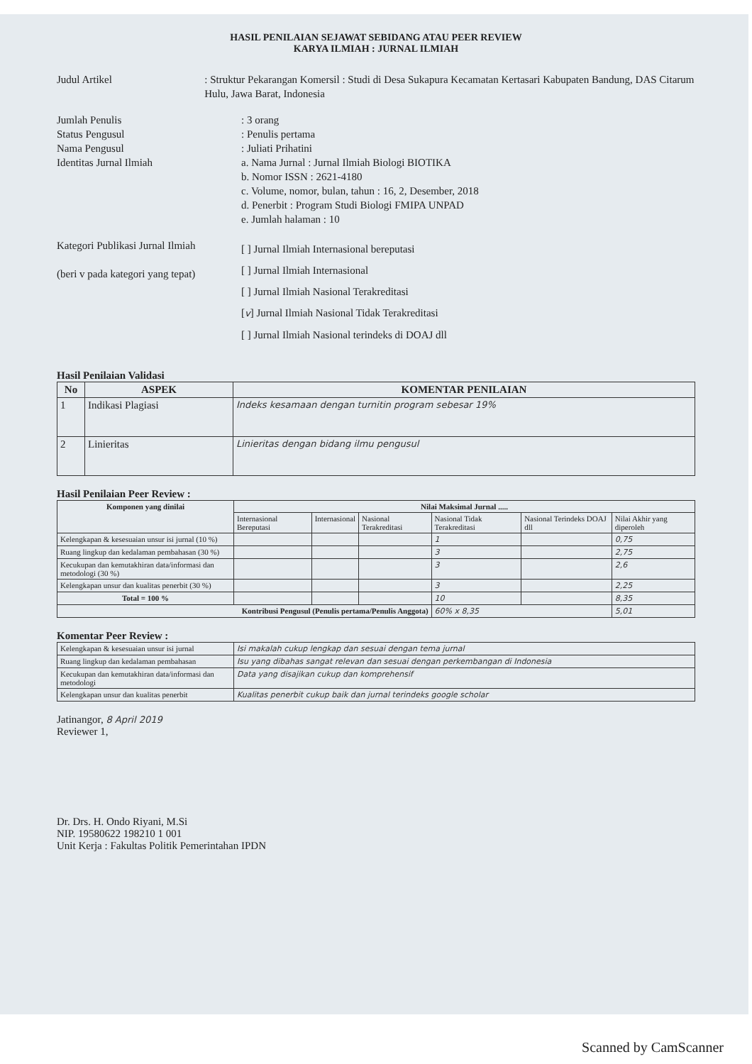HASIL PENILAIAN SEJAWAT SEBIDANG ATAU PEER REVIEW
KARYA ILMIAH : JURNAL ILMIAH
Judul Artikel : Struktur Pekarangan Komersil : Studi di Desa Sukapura Kecamatan Kertasari Kabupaten Bandung, DAS Citarum Hulu, Jawa Barat, Indonesia
Jumlah Penulis : 3 orang
Status Pengusul : Penulis pertama
Nama Pengusul : Juliati Prihatini
Identitas Jurnal Ilmiah a. Nama Jurnal : Jurnal Ilmiah Biologi BIOTIKA
b. Nomor ISSN : 2621-4180
c. Volume, nomor, bulan, tahun : 16, 2, Desember, 2018
d. Penerbit : Program Studi Biologi FMIPA UNPAD
e. Jumlah halaman : 10
Kategori Publikasi Jurnal Ilmiah
(beri v pada kategori yang tepat)
[ ] Jurnal Ilmiah Internasional bereputasi
[ ] Jurnal Ilmiah Internasional
[ ] Jurnal Ilmiah Nasional Terakreditasi
[v] Jurnal Ilmiah Nasional Tidak Terakreditasi
[ ] Jurnal Ilmiah Nasional terindeks di DOAJ dll
Hasil Penilaian Validasi
| No | ASPEK | KOMENTAR PENILAIAN |
| --- | --- | --- |
| 1 | Indikasi Plagiasi | Indeks kesamaan dengan turnitin program sebesar 19% |
| 2 | Linieritas | Linieritas dengan bidang ilmu pengusul |
Hasil Penilaian Peer Review :
| Komponen yang dinilai | Nilai Maksimal Jurnal ..... | | | | | |
| --- | --- | --- | --- | --- | --- | --- |
| | Internasional Bereputasi | Internasional | Nasional Terakreditasi | Nasional Tidak Terakreditasi | Nasional Terindeks DOAJ dll | Nilai Akhir yang diperoleh |
| Kelengkapan & kesesuaian unsur isi jurnal (10 %) | | | | 1 | | 0,75 |
| Ruang lingkup dan kedalaman pembahasan (30 %) | | | | 3 | | 2,75 |
| Kecukupan dan kemutakhiran data/informasi dan metodologi (30 %) | | | | 3 | | 2,6 |
| Kelengkapan unsur dan kualitas penerbit (30 %) | | | | 3 | | 2,25 |
| Total = 100 % | | | | 10 | | 8,35 |
| Kontribusi Pengusul (Penulis pertama/Penulis Anggota) | | | | 60% x 8,35 | | 5,01 |
Komentar Peer Review :
| Kelengkapan & kesesuaian unsur isi jurnal | Isi makalah cukup lengkap dan sesuai dengan tema jurnal |
| Ruang lingkup dan kedalaman pembahasan | Isu yang dibahas sangat relevan dan sesuai dengan perkembangan di Indonesia |
| Kecukupan dan kemutakhiran data/informasi dan metodologi | Data yang disajikan cukup dan komprehensif |
| Kelengkapan unsur dan kualitas penerbit | Kualitas penerbit cukup baik dan jurnal terindeks google scholar |
Jatinangor, 8 April 2019
Reviewer 1,
Dr. Drs. H. Ondo Riyani, M.Si
NIP. 19580622 198210 1 001
Unit Kerja : Fakultas Politik Pemerintahan IPDN
Scanned by CamScanner